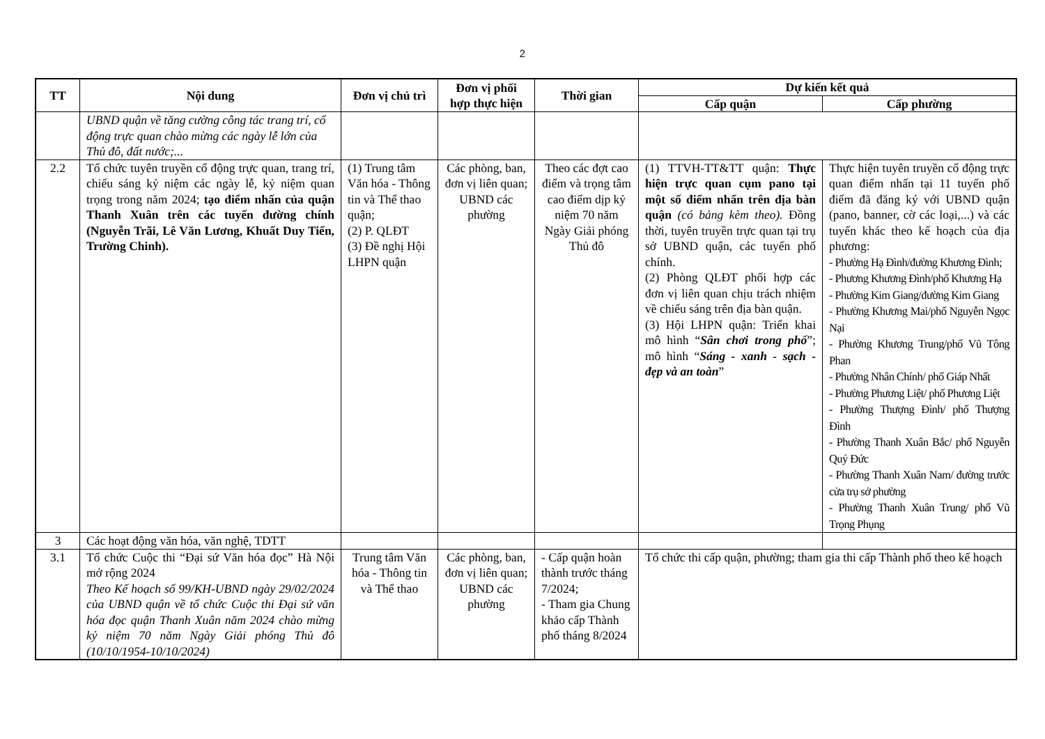2
| TT | Nội dung | Đơn vị chủ trì | Đơn vị phối hợp thực hiện | Thời gian | Dự kiến kết quả | |
| --- | --- | --- | --- | --- | --- | --- |
| | | | | | Cấp quận | Cấp phường |
| | UBND quận về tăng cường công tác trang trí, cổ động trực quan chào mừng các ngày lễ lớn của Thủ đô, đất nước;... | | | | | |
| 2.2 | Tổ chức tuyên truyền cổ động trực quan, trang trí, chiếu sáng kỷ niệm các ngày lễ, kỷ niệm quan trọng trong năm 2024; tạo điểm nhấn của quận Thanh Xuân trên các tuyến đường chính (Nguyễn Trãi, Lê Văn Lương, Khuất Duy Tiến, Trường Chinh). | (1) Trung tâm Văn hóa - Thông tin và Thể thao quận; (2) P. QLĐT (3) Đề nghị Hội LHPN quận | Các phòng, ban, đơn vị liên quan; UBND các phường | Theo các đợt cao điểm và trọng tâm cao điểm dịp kỷ niệm 70 năm Ngày Giải phóng Thủ đô | (1) TTVH-TT&TT quận: Thực hiện trực quan cụm pano tại một số điểm nhấn trên địa bàn quận (có bảng kèm theo). Đồng thời, tuyên truyền trực quan tại trụ sở UBND quận, các tuyến phố chính. (2) Phòng QLĐT phối hợp các đơn vị liên quan chịu trách nhiệm về chiếu sáng trên địa bàn quận. (3) Hội LHPN quận: Triển khai mô hình “ Sân chơi trong phố ”; mô hình “ Sáng - xanh - sạch - đẹp và an toàn ” | Thực hiện tuyên truyền cổ động trực quan điểm nhấn tại 11 tuyến phố điểm đã đăng ký với UBND quận (pano, banner, cờ các loại,...) và các tuyến khác theo kế hoạch của địa phương: - Phường Hạ Đình/đường Khương Đình; - Phương Khương Đình/phố Khương Hạ - Phường Kim Giang/đường Kim Giang - Phường Khương Mai/phố Nguyễn Ngọc Nại - Phường Khương Trung/phố Vũ Tông Phan - Phường Nhân Chính/ phố Giáp Nhất - Phường Phương Liệt/ phố Phương Liệt - Phường Thượng Đình/ phố Thượng Đình - Phường Thanh Xuân Bắc/ phố Nguyễn Quý Đức - Phường Thanh Xuân Nam/ đường trước cửa trụ sở phường - Phường Thanh Xuân Trung/ phố Vũ Trọng Phụng |
| 3 | Các hoạt động văn hóa, văn nghệ, TDTT | | | | | |
| 3.1 | Tổ chức Cuộc thi “Đại sứ Văn hóa đọc” Hà Nội mở rộng 2024 Theo Kế hoạch số 99/KH-UBND ngày 29/02/2024 của UBND quận về tổ chức Cuộc thi Đại sứ văn hóa đọc quận Thanh Xuân năm 2024 chào mừng kỷ niệm 70 năm Ngày Giải phóng Thủ đô (10/10/1954-10/10/2024) | Trung tâm Văn hóa - Thông tin và Thể thao | Các phòng, ban, đơn vị liên quan; UBND các phường | - Cấp quận hoàn thành trước tháng 7/2024; - Tham gia Chung khảo cấp Thành phố tháng 8/2024 | Tổ chức thi cấp quận, phường; tham gia thi cấp Thành phố theo kế hoạch | |